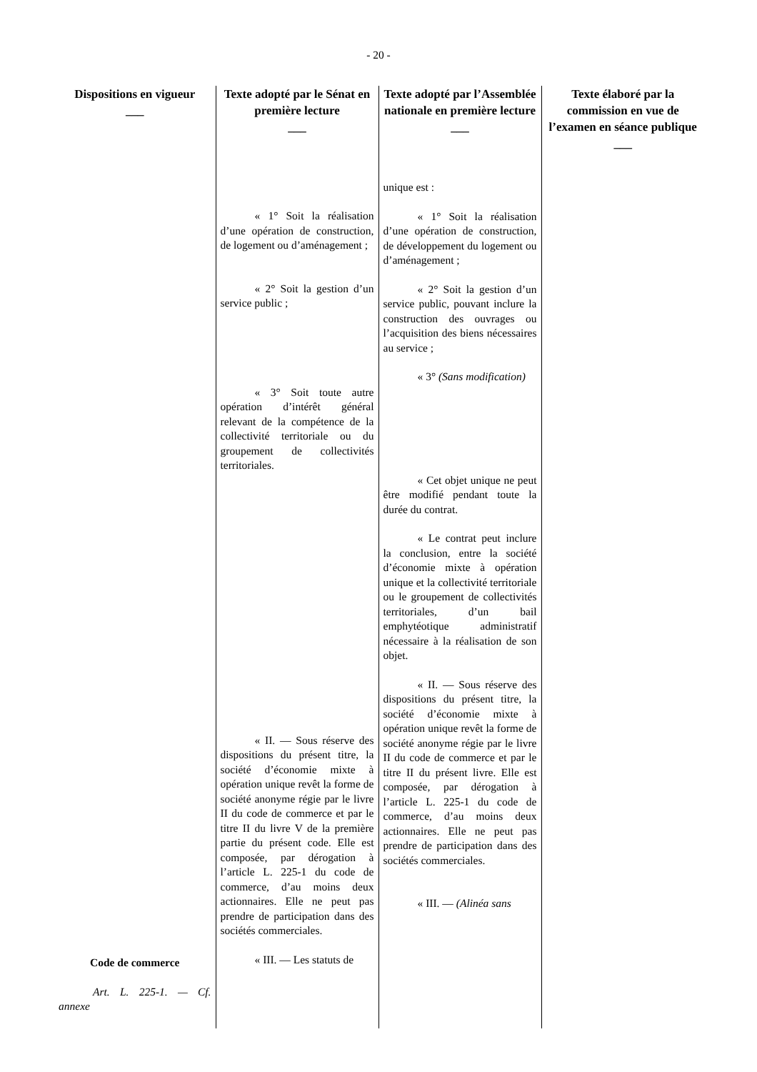- 20 -
| Dispositions en vigueur ___ | Texte adopté par le Sénat en première lecture ___ | Texte adopté par l’Assemblée nationale en première lecture ___ | Texte élaboré par la commission en vue de l’examen en séance publique ___ |
| --- | --- | --- | --- |
| Code de commerce Art. L. 225-1. — Cf. annexe | « 1° Soit la réalisation d’une opération de construction, de logement ou d’aménagement ; « 2° Soit la gestion d’un service public ; « 3° Soit toute autre opération d’intérêt général relevant de la compétence de la collectivité territoriale ou du groupement de collectivités territoriales. « II. — Sous réserve des dispositions du présent titre, la société d’économie mixte à opération unique revêt la forme de société anonyme régie par le livre II du code de commerce et par le titre II du livre V de la première partie du présent code. Elle est composée, par dérogation à l’article L. 225-1 du code de commerce, d’au moins deux actionnaires. Elle ne peut pas prendre de participation dans des sociétés commerciales. « III. — Les statuts de | unique est : « 1° Soit la réalisation d’une opération de construction, de développement du logement ou d’aménagement ; « 2° Soit la gestion d’un service public, pouvant inclure la construction des ouvrages ou l’acquisition des biens nécessaires au service ; « 3° (Sans modification) « Cet objet unique ne peut être modifié pendant toute la durée du contrat. « Le contrat peut inclure la conclusion, entre la société d’économie mixte à opération unique et la collectivité territoriale ou le groupement de collectivités territoriales, d’un bail emphytéotique administratif nécessaire à la réalisation de son objet. « II. — Sous réserve des dispositions du présent titre, la société d’économie mixte à opération unique revêt la forme de société anonyme régie par le livre II du code de commerce et par le titre II du présent livre. Elle est composée, par dérogation à l’article L. 225-1 du code de commerce, d’au moins deux actionnaires. Elle ne peut pas prendre de participation dans des sociétés commerciales. « III. — (Alinéa sans | |